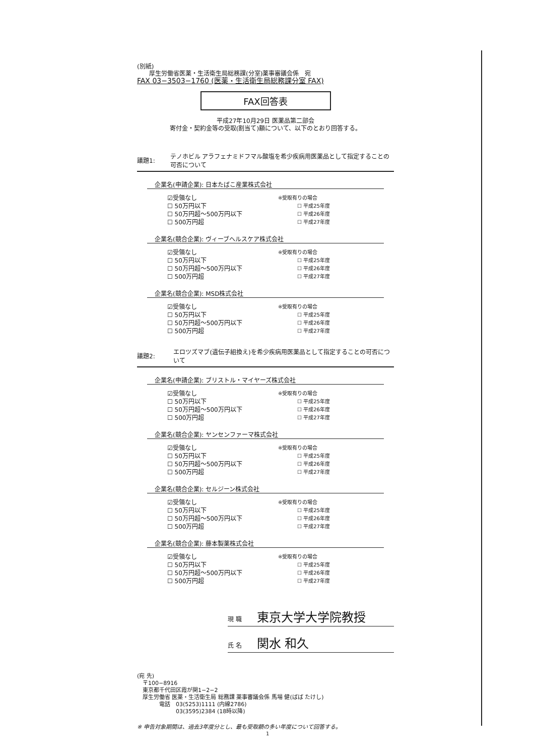(別紙)
　　厚生労働省医薬・生活衛生局総務課(分室)薬事審議会係　宛
FAX 03−3503−1760 (医薬・生活衛生局総務課分室 FAX)
FAX回答表
平成27年10月29日 医薬品第二部会
寄付金・契約金等の受取(割当て)額について、以下のとおり回答する。
議題1:
テノホビル アラフェナミドフマル酸塩を希少疾病用医薬品として指定することの可否について
企業名(申請企業): 日本たばこ産業株式会社
☑受領なし
☐ 50万円以下
☐ 50万円超〜500万円以下
☐ 500万円超
※受取有りの場合
☐ 平成25年度
☐ 平成26年度
☐ 平成27年度
企業名(競合企業): ヴィーブヘルスケア株式会社
☑受領なし
☐ 50万円以下
☐ 50万円超〜500万円以下
☐ 500万円超
※受取有りの場合
☐ 平成25年度
☐ 平成26年度
☐ 平成27年度
企業名(競合企業): MSD株式会社
☑受領なし
☐ 50万円以下
☐ 50万円超〜500万円以下
☐ 500万円超
※受取有りの場合
☐ 平成25年度
☐ 平成26年度
☐ 平成27年度
議題2:
エロツズマブ(遺伝子組換え)を希少疾病用医薬品として指定することの可否について
企業名(申請企業): ブリストル・マイヤーズ株式会社
☑受領なし
☐ 50万円以下
☐ 50万円超〜500万円以下
☐ 500万円超
※受取有りの場合
☐ 平成25年度
☐ 平成26年度
☐ 平成27年度
企業名(競合企業): ヤンセンファーマ株式会社
☑受領なし
☐ 50万円以下
☐ 50万円超〜500万円以下
☐ 500万円超
※受取有りの場合
☐ 平成25年度
☐ 平成26年度
☐ 平成27年度
企業名(競合企業): セルジーン株式会社
☑受領なし
☐ 50万円以下
☐ 50万円超〜500万円以下
☐ 500万円超
※受取有りの場合
☐ 平成25年度
☐ 平成26年度
☐ 平成27年度
企業名(競合企業): 藤本製薬株式会社
☑受領なし
☐ 50万円以下
☐ 50万円超〜500万円以下
☐ 500万円超
※受取有りの場合
☐ 平成25年度
☐ 平成26年度
☐ 平成27年度
現 職 東京大学大学院教授
氏 名 関水 和久
(宛 先)
　〒100−8916
　東京都千代田区霞が関1−2−2
　厚生労働省 医薬・生活衛生局 総務課 薬事審議会係 馬場 健(ばば たけし)
　　　　電話　03(5253)1111 (内線2786)
　　　　　　　03(3595)2384 (18時以降)
※ 申告対象期間は、過去3年度分とし、最も受取額の多い年度について回答する。
1